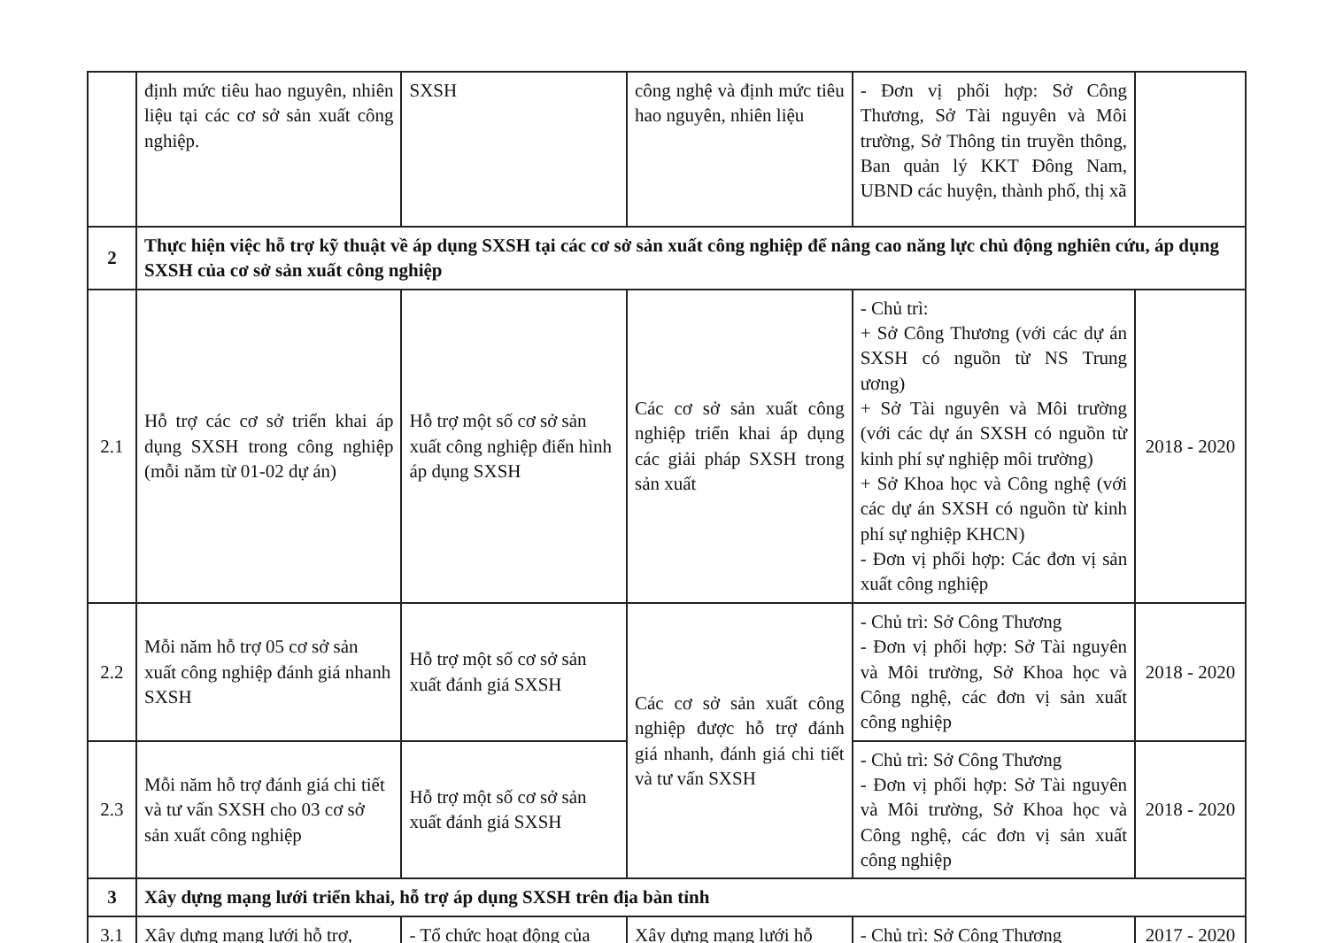| | định mức tiêu hao nguyên, nhiên liệu tại các cơ sở sản xuất công nghiệp. | SXSH | công nghệ và định mức tiêu hao nguyên, nhiên liệu | - Đơn vị phối hợp: Sở Công Thương, Sở Tài nguyên và Môi trường, Sở Thông tin truyền thông, Ban quản lý KKT Đông Nam, UBND các huyện, thành phố, thị xã | |
| 2 | Thực hiện việc hỗ trợ kỹ thuật về áp dụng SXSH tại các cơ sở sản xuất công nghiệp để nâng cao năng lực chủ động nghiên cứu, áp dụng SXSH của cơ sở sản xuất công nghiệp | | | | |
| 2.1 | Hỗ trợ các cơ sở triển khai áp dụng SXSH trong công nghiệp (mỗi năm từ 01-02 dự án) | Hỗ trợ một số cơ sở sản xuất công nghiệp điển hình áp dụng SXSH | Các cơ sở sản xuất công nghiệp triển khai áp dụng các giải pháp SXSH trong sản xuất | - Chủ trì: + Sở Công Thương (với các dự án SXSH có nguồn từ NS Trung ương) + Sở Tài nguyên và Môi trường (với các dự án SXSH có nguồn từ kinh phí sự nghiệp môi trường) + Sở Khoa học và Công nghệ (với các dự án SXSH có nguồn từ kinh phí sự nghiệp KHCN) - Đơn vị phối hợp: Các đơn vị sản xuất công nghiệp | 2018 - 2020 |
| 2.2 | Mỗi năm hỗ trợ 05 cơ sở sản xuất công nghiệp đánh giá nhanh SXSH | Hỗ trợ một số cơ sở sản xuất đánh giá SXSH | Các cơ sở sản xuất công nghiệp được hỗ trợ đánh giá nhanh, đánh giá chi tiết và tư vấn SXSH | - Chủ trì: Sở Công Thương - Đơn vị phối hợp: Sở Tài nguyên và Môi trường, Sở Khoa học và Công nghệ, các đơn vị sản xuất công nghiệp | 2018 - 2020 |
| 2.3 | Mỗi năm hỗ trợ đánh giá chi tiết và tư vấn SXSH cho 03 cơ sở sản xuất công nghiệp | Hỗ trợ một số cơ sở sản xuất đánh giá SXSH | | - Chủ trì: Sở Công Thương - Đơn vị phối hợp: Sở Tài nguyên và Môi trường, Sở Khoa học và Công nghệ, các đơn vị sản xuất công nghiệp | 2018 - 2020 |
| 3 | Xây dựng mạng lưới triển khai, hỗ trợ áp dụng SXSH trên địa bàn tỉnh | | | | |
| 3.1 | Xây dựng mạng lưới hỗ trợ, | - Tổ chức hoạt động của | Xây dựng mạng lưới hỗ | - Chủ trì: Sở Công Thương | 2017 - 2020 |